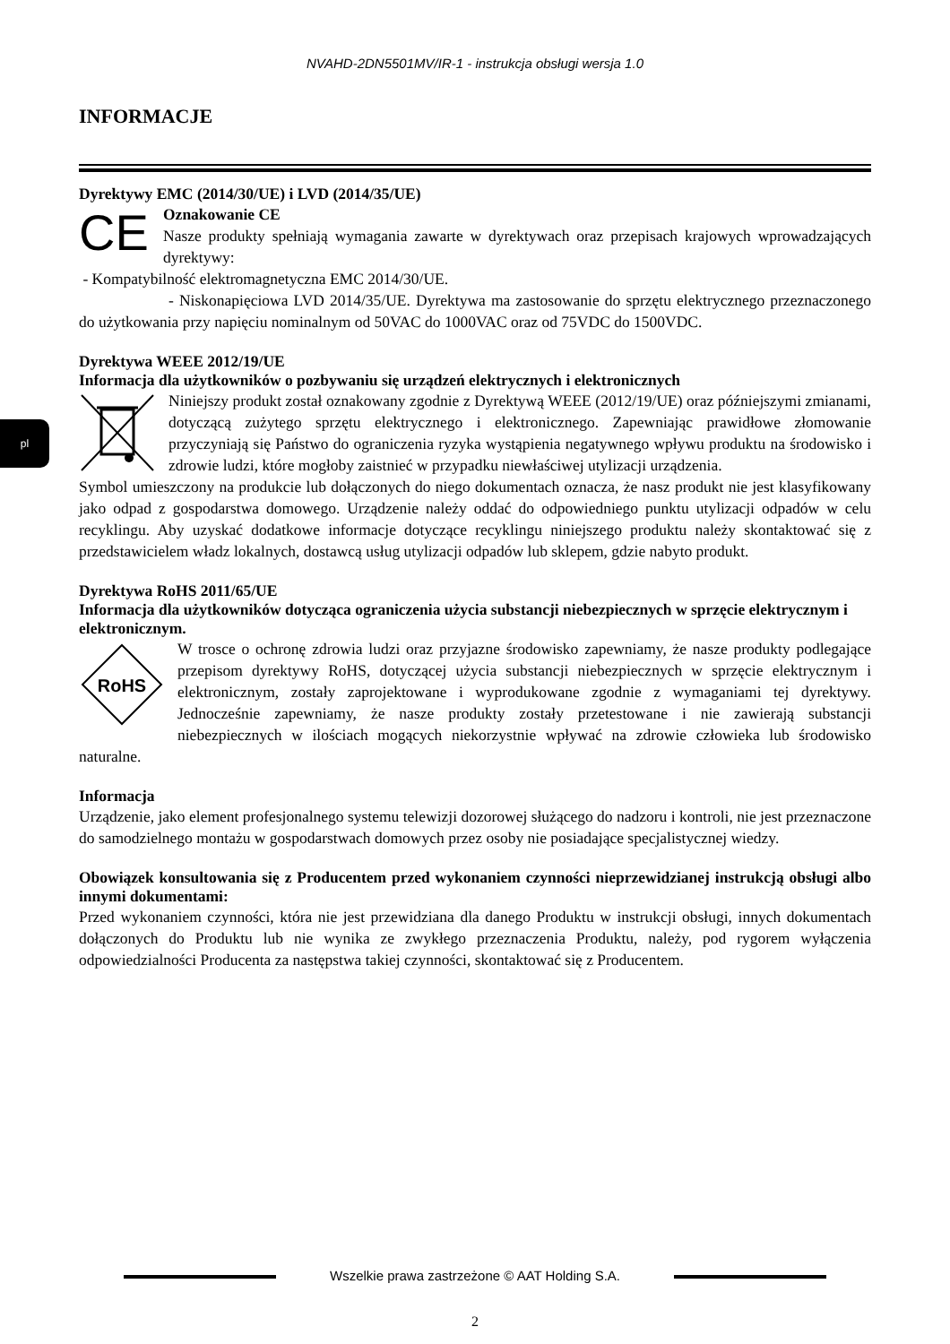pl
NVAHD-2DN5501MV/IR-1 - instrukcja obsługi wersja 1.0
INFORMACJE
Dyrektywy EMC (2014/30/UE) i LVD (2014/35/UE)
CE
Oznakowanie CE
Nasze produkty spełniają wymagania zawarte w dyrektywach oraz przepisach krajowych wprowadzających dyrektywy:
- Kompatybilność elektromagnetyczna EMC 2014/30/UE.
- Niskonapięciowa LVD 2014/35/UE. Dyrektywa ma zastosowanie do sprzętu elektrycznego przeznaczonego do użytkowania przy napięciu nominalnym od 50VAC do 1000VAC oraz od 75VDC do 1500VDC.
Dyrektywa WEEE 2012/19/UE
Informacja dla użytkowników o pozbywaniu się urządzeń elektrycznych i elektronicznych
Niniejszy produkt został oznakowany zgodnie z Dyrektywą WEEE (2012/19/UE) oraz późniejszymi zmianami, dotyczącą zużytego sprzętu elektrycznego i elektronicznego. Zapewniając prawidłowe złomowanie przyczyniają się Państwo do ograniczenia ryzyka wystąpienia negatywnego wpływu produktu na środowisko i zdrowie ludzi, które mogłoby zaistnieć w przypadku niewłaściwej utylizacji urządzenia.
Symbol umieszczony na produkcie lub dołączonych do niego dokumentach oznacza, że nasz produkt nie jest klasyfikowany jako odpad z gospodarstwa domowego. Urządzenie należy oddać do odpowiedniego punktu utylizacji odpadów w celu recyklingu. Aby uzyskać dodatkowe informacje dotyczące recyklingu niniejszego produktu należy skontaktować się z przedstawicielem władz lokalnych, dostawcą usług utylizacji odpadów lub sklepem, gdzie nabyto produkt.
Dyrektywa RoHS 2011/65/UE
Informacja dla użytkowników dotycząca ograniczenia użycia substancji niebezpiecznych w sprzęcie elektrycznym i elektronicznym.
RoHS
W trosce o ochronę zdrowia ludzi oraz przyjazne środowisko zapewniamy, że nasze produkty podlegające przepisom dyrektywy RoHS, dotyczącej użycia substancji niebezpiecznych w sprzęcie elektrycznym i elektronicznym, zostały zaprojektowane i wyprodukowane zgodnie z wymaganiami tej dyrektywy. Jednocześnie zapewniamy, że nasze produkty zostały przetestowane i nie zawierają substancji niebezpiecznych w ilościach mogących niekorzystnie wpływać na zdrowie człowieka lub środowisko naturalne.
Informacja
Urządzenie, jako element profesjonalnego systemu telewizji dozorowej służącego do nadzoru i kontroli, nie jest przeznaczone do samodzielnego montażu w gospodarstwach domowych przez osoby nie posiadające specjalistycznej wiedzy.
Obowiązek konsultowania się z Producentem przed wykonaniem czynności nieprzewidzianej instrukcją obsługi albo innymi dokumentami:
Przed wykonaniem czynności, która nie jest przewidziana dla danego Produktu w instrukcji obsługi, innych dokumentach dołączonych do Produktu lub nie wynika ze zwykłego przeznaczenia Produktu, należy, pod rygorem wyłączenia odpowiedzialności Producenta za następstwa takiej czynności, skontaktować się z Producentem.
Wszelkie prawa zastrzeżone © AAT Holding S.A.
2